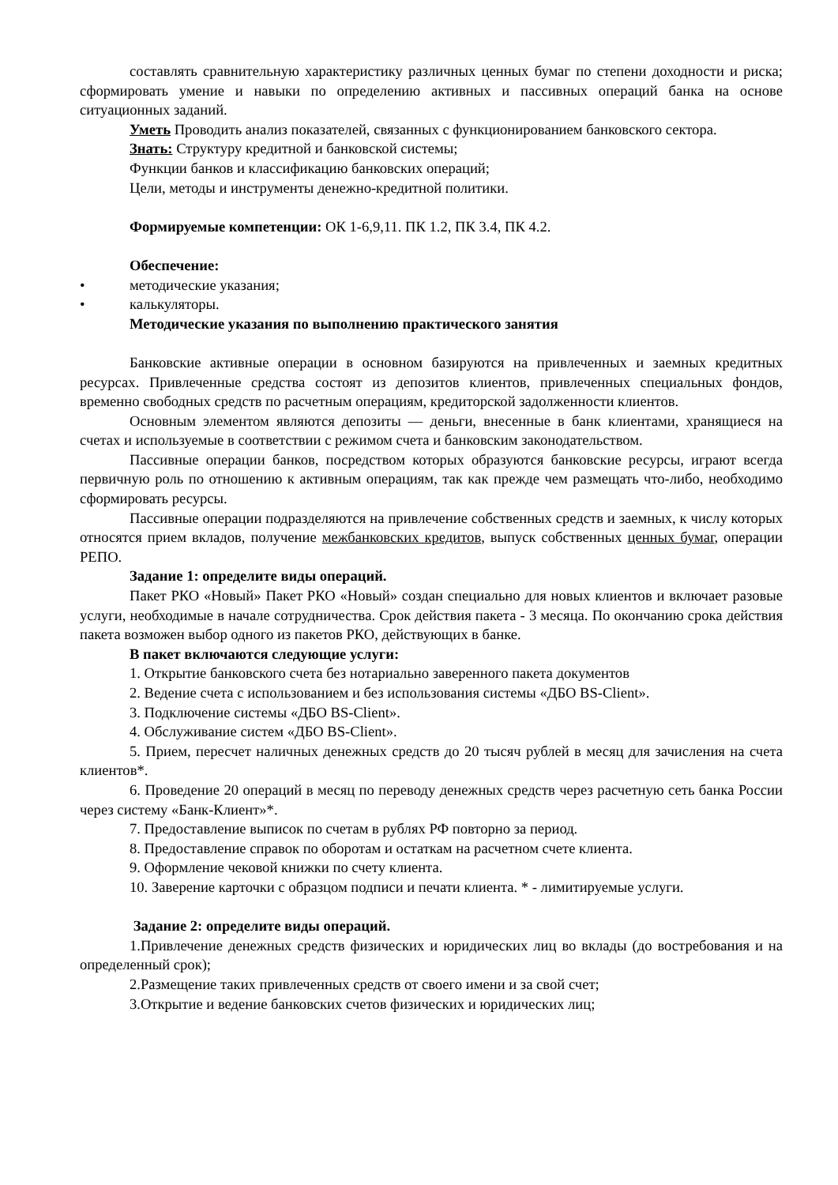составлять сравнительную характеристику различных ценных бумаг по степени доходности и риска; сформировать умение и навыки по определению активных и пассивных операций банка на основе ситуационных заданий.
Уметь Проводить анализ показателей, связанных с функционированием банковского сектора.
Знать: Структуру кредитной и банковской системы;
Функции банков и классификацию банковских операций;
Цели, методы и инструменты денежно-кредитной политики.
Формируемые компетенции: ОК 1-6,9,11. ПК 1.2, ПК 3.4, ПК 4.2.
Обеспечение:
• методические указания;
• калькуляторы.
Методические указания по выполнению практического занятия
Банковские активные операции в основном базируются на привлеченных и заемных кредитных ресурсах. Привлеченные средства состоят из депозитов клиентов, привлеченных специальных фондов, временно свободных средств по расчетным операциям, кредиторской задолженности клиентов.
Основным элементом являются депозиты — деньги, внесенные в банк клиентами, хранящиеся на счетах и используемые в соответствии с режимом счета и банковским законодательством.
Пассивные операции банков, посредством которых образуются банковские ресурсы, играют всегда первичную роль по отношению к активным операциям, так как прежде чем размещать что-либо, необходимо сформировать ресурсы.
Пассивные операции подразделяются на привлечение собственных средств и заемных, к числу которых относятся прием вкладов, получение межбанковских кредитов, выпуск собственных ценных бумаг, операции РЕПО.
Задание 1: определите виды операций.
Пакет РКО «Новый» Пакет РКО «Новый» создан специально для новых клиентов и включает разовые услуги, необходимые в начале сотрудничества. Срок действия пакета - 3 месяца. По окончанию срока действия пакета возможен выбор одного из пакетов РКО, действующих в банке.
В пакет включаются следующие услуги:
1. Открытие банковского счета без нотариально заверенного пакета документов
2. Ведение счета с использованием и без использования системы «ДБО BS-Client».
3. Подключение системы «ДБО BS-Client».
4. Обслуживание систем «ДБО BS-Client».
5. Прием, пересчет наличных денежных средств до 20 тысяч рублей в месяц для зачисления на счета клиентов*.
6. Проведение 20 операций в месяц по переводу денежных средств через расчетную сеть банка России через систему «Банк-Клиент»*.
7. Предоставление выписок по счетам в рублях РФ повторно за период.
8. Предоставление справок по оборотам и остаткам на расчетном счете клиента.
9. Оформление чековой книжки по счету клиента.
10. Заверение карточки с образцом подписи и печати клиента. * - лимитируемые услуги.
Задание 2: определите виды операций.
1.Привлечение денежных средств физических и юридических лиц во вклады (до востребования и на определенный срок);
2.Размещение таких привлеченных средств от своего имени и за свой счет;
3.Открытие и ведение банковских счетов физических и юридических лиц;